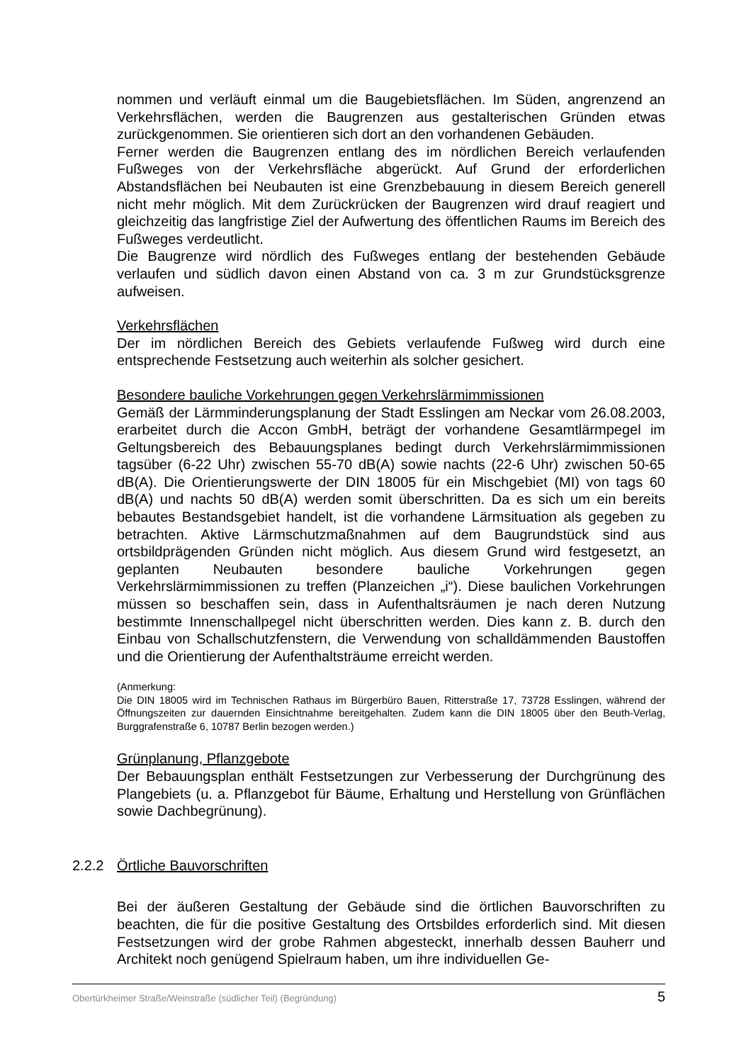nommen und verläuft einmal um die Baugebietsflächen. Im Süden, angrenzend an Verkehrsflächen, werden die Baugrenzen aus gestalterischen Gründen etwas zurückgenommen. Sie orientieren sich dort an den vorhandenen Gebäuden.
Ferner werden die Baugrenzen entlang des im nördlichen Bereich verlaufenden Fußweges von der Verkehrsfläche abgerückt. Auf Grund der erforderlichen Abstandsflächen bei Neubauten ist eine Grenzbebauung in diesem Bereich generell nicht mehr möglich. Mit dem Zurückrücken der Baugrenzen wird drauf reagiert und gleichzeitig das langfristige Ziel der Aufwertung des öffentlichen Raums im Bereich des Fußweges verdeutlicht.
Die Baugrenze wird nördlich des Fußweges entlang der bestehenden Gebäude verlaufen und südlich davon einen Abstand von ca. 3 m zur Grundstücksgrenze aufweisen.
Verkehrsflächen
Der im nördlichen Bereich des Gebiets verlaufende Fußweg wird durch eine entsprechende Festsetzung auch weiterhin als solcher gesichert.
Besondere bauliche Vorkehrungen gegen Verkehrslärmimmissionen
Gemäß der Lärmminderungsplanung der Stadt Esslingen am Neckar vom 26.08.2003, erarbeitet durch die Accon GmbH, beträgt der vorhandene Gesamtlärmpegel im Geltungsbereich des Bebauungsplanes bedingt durch Verkehrslärmimmissionen tagsüber (6-22 Uhr) zwischen 55-70 dB(A) sowie nachts (22-6 Uhr) zwischen 50-65 dB(A). Die Orientierungswerte der DIN 18005 für ein Mischgebiet (MI) von tags 60 dB(A) und nachts 50 dB(A) werden somit überschritten. Da es sich um ein bereits bebautes Bestandsgebiet handelt, ist die vorhandene Lärmsituation als gegeben zu betrachten. Aktive Lärmschutzmaßnahmen auf dem Baugrundstück sind aus ortsbildprägenden Gründen nicht möglich. Aus diesem Grund wird festgesetzt, an geplanten Neubauten besondere bauliche Vorkehrungen gegen Verkehrslärmimmissionen zu treffen (Planzeichen „i“). Diese baulichen Vorkehrungen müssen so beschaffen sein, dass in Aufenthaltsräumen je nach deren Nutzung bestimmte Innenschallpegel nicht überschritten werden. Dies kann z. B. durch den Einbau von Schallschutzfenstern, die Verwendung von schalldämmenden Baustoffen und die Orientierung der Aufenthaltsträume erreicht werden.
(Anmerkung:
Die DIN 18005 wird im Technischen Rathaus im Bürgerbüro Bauen, Ritterstraße 17, 73728 Esslingen, während der Öffnungszeiten zur dauernden Einsichtnahme bereitgehalten. Zudem kann die DIN 18005 über den Beuth-Verlag, Burggrafenstraße 6, 10787 Berlin bezogen werden.)
Grünplanung, Pflanzgebote
Der Bebauungsplan enthält Festsetzungen zur Verbesserung der Durchgrünung des Plangebiets (u. a. Pflanzgebot für Bäume, Erhaltung und Herstellung von Grünflächen sowie Dachbegrünung).
2.2.2 Örtliche Bauvorschriften
Bei der äußeren Gestaltung der Gebäude sind die örtlichen Bauvorschriften zu beachten, die für die positive Gestaltung des Ortsbildes erforderlich sind. Mit diesen Festsetzungen wird der grobe Rahmen abgesteckt, innerhalb dessen Bauherr und Architekt noch genügend Spielraum haben, um ihre individuellen Ge-
Obertürkheimer Straße/Weinstraße (südlicher Teil) (Begründung) 5